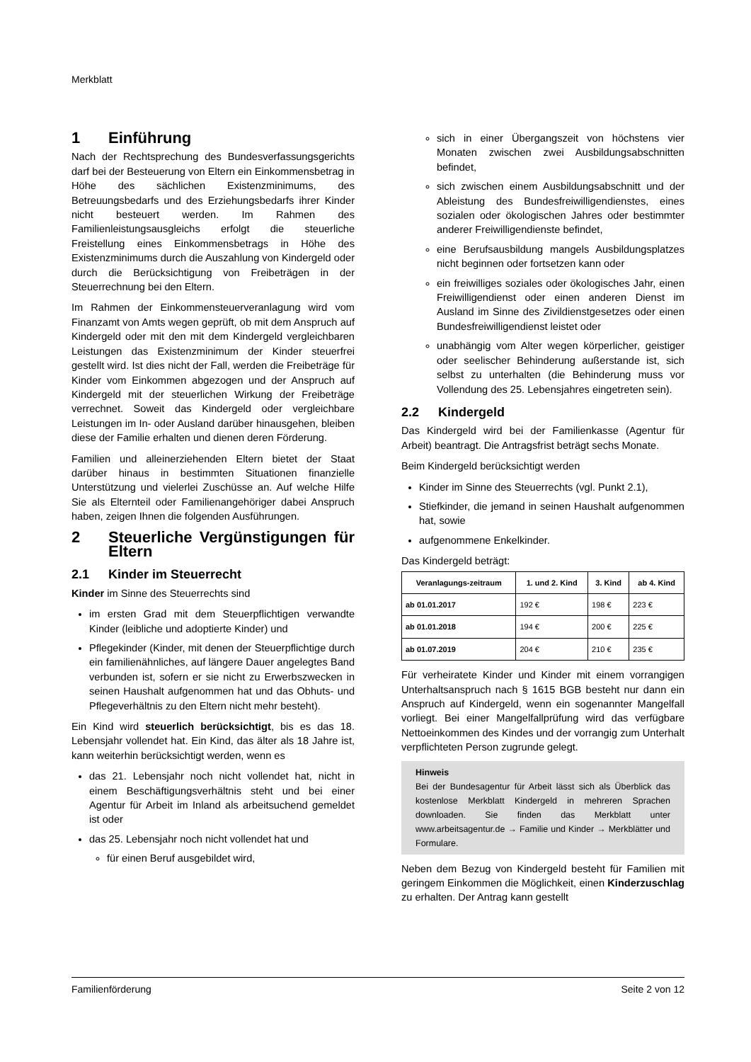Merkblatt
1 Einführung
Nach der Rechtsprechung des Bundesverfassungsgerichts darf bei der Besteuerung von Eltern ein Einkommensbetrag in Höhe des sächlichen Existenzminimums, des Betreuungsbedarfs und des Erziehungsbedarfs ihrer Kinder nicht besteuert werden. Im Rahmen des Familienleistungsausgleichs erfolgt die steuerliche Freistellung eines Einkommensbetrags in Höhe des Existenzminimums durch die Auszahlung von Kindergeld oder durch die Berücksichtigung von Freibeträgen in der Steuerrechnung bei den Eltern.
Im Rahmen der Einkommensteuerveranlagung wird vom Finanzamt von Amts wegen geprüft, ob mit dem Anspruch auf Kindergeld oder mit den mit dem Kindergeld vergleichbaren Leistungen das Existenzminimum der Kinder steuerfrei gestellt wird. Ist dies nicht der Fall, werden die Freibeträge für Kinder vom Einkommen abgezogen und der Anspruch auf Kindergeld mit der steuerlichen Wirkung der Freibeträge verrechnet. Soweit das Kindergeld oder vergleichbare Leistungen im In- oder Ausland darüber hinausgehen, bleiben diese der Familie erhalten und dienen deren Förderung.
Familien und alleinerziehenden Eltern bietet der Staat darüber hinaus in bestimmten Situationen finanzielle Unterstützung und vielerlei Zuschüsse an. Auf welche Hilfe Sie als Elternteil oder Familienangehöriger dabei Anspruch haben, zeigen Ihnen die folgenden Ausführungen.
2 Steuerliche Vergünstigungen für Eltern
2.1 Kinder im Steuerrecht
Kinder im Sinne des Steuerrechts sind
im ersten Grad mit dem Steuerpflichtigen verwandte Kinder (leibliche und adoptierte Kinder) und
Pflegekinder (Kinder, mit denen der Steuerpflichtige durch ein familienähnliches, auf längere Dauer angelegtes Band verbunden ist, sofern er sie nicht zu Erwerbszwecken in seinen Haushalt aufgenommen hat und das Obhuts- und Pflegeverhältnis zu den Eltern nicht mehr besteht).
Ein Kind wird steuerlich berücksichtigt, bis es das 18. Lebensjahr vollendet hat. Ein Kind, das älter als 18 Jahre ist, kann weiterhin berücksichtigt werden, wenn es
das 21. Lebensjahr noch nicht vollendet hat, nicht in einem Beschäftigungsverhältnis steht und bei einer Agentur für Arbeit im Inland als arbeitsuchend gemeldet ist oder
das 25. Lebensjahr noch nicht vollendet hat und
für einen Beruf ausgebildet wird,
sich in einer Übergangszeit von höchstens vier Monaten zwischen zwei Ausbildungsabschnitten befindet,
sich zwischen einem Ausbildungsabschnitt und der Ableistung des Bundesfreiwilligendienstes, eines sozialen oder ökologischen Jahres oder bestimmter anderer Freiwilligendienste befindet,
eine Berufsausbildung mangels Ausbildungsplatzes nicht beginnen oder fortsetzen kann oder
ein freiwilliges soziales oder ökologisches Jahr, einen Freiwilligendienst oder einen anderen Dienst im Ausland im Sinne des Zivildienstgesetzes oder einen Bundesfreiwilligendienst leistet oder
unabhängig vom Alter wegen körperlicher, geistiger oder seelischer Behinderung außerstande ist, sich selbst zu unterhalten (die Behinderung muss vor Vollendung des 25. Lebensjahres eingetreten sein).
2.2 Kindergeld
Das Kindergeld wird bei der Familienkasse (Agentur für Arbeit) beantragt. Die Antragsfrist beträgt sechs Monate.
Beim Kindergeld berücksichtigt werden
Kinder im Sinne des Steuerrechts (vgl. Punkt 2.1),
Stiefkinder, die jemand in seinen Haushalt aufgenommen hat, sowie
aufgenommene Enkelkinder.
Das Kindergeld beträgt:
| Veranlagungs-zeitraum | 1. und 2. Kind | 3. Kind | ab 4. Kind |
| --- | --- | --- | --- |
| ab 01.01.2017 | 192 € | 198 € | 223 € |
| ab 01.01.2018 | 194 € | 200 € | 225 € |
| ab 01.07.2019 | 204 € | 210 € | 235 € |
Für verheiratete Kinder und Kinder mit einem vorrangigen Unterhaltsanspruch nach § 1615 BGB besteht nur dann ein Anspruch auf Kindergeld, wenn ein sogenannter Mangelfall vorliegt. Bei einer Mangelfallprüfung wird das verfügbare Nettoeinkommen des Kindes und der vorrangig zum Unterhalt verpflichteten Person zugrunde gelegt.
Hinweis
Bei der Bundesagentur für Arbeit lässt sich als Überblick das kostenlose Merkblatt Kindergeld in mehreren Sprachen downloaden. Sie finden das Merkblatt unter www.arbeitsagentur.de → Familie und Kinder → Merkblätter und Formulare.
Neben dem Bezug von Kindergeld besteht für Familien mit geringem Einkommen die Möglichkeit, einen Kinderzuschlag zu erhalten. Der Antrag kann gestellt
Familienförderung Seite 2 von 12